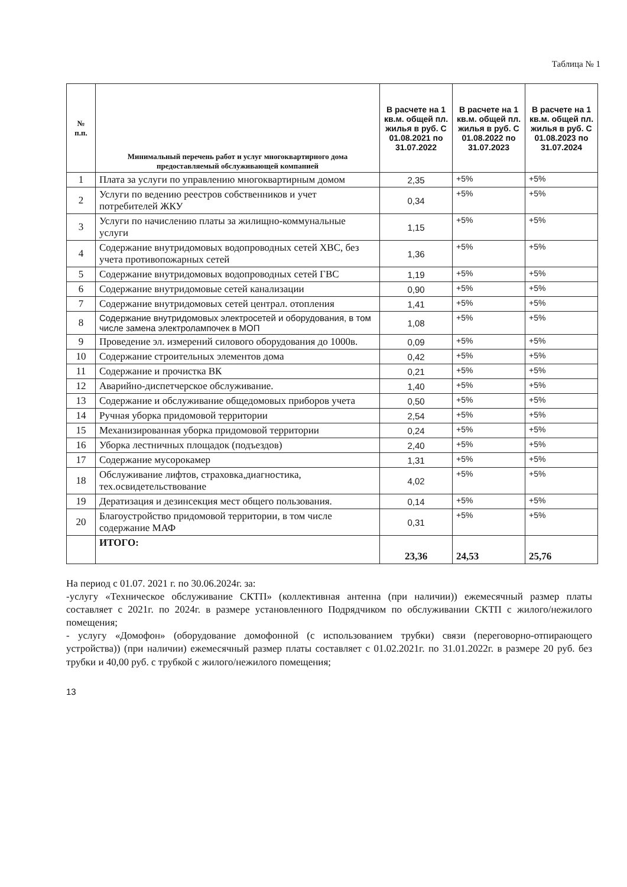Таблица № 1
| № п.п. | Минимальный перечень работ и услуг многоквартирного дома предоставляемый обслуживающей компанией | В расчете на 1 кв.м. общей пл. жилья в руб. С 01.08.2021 по 31.07.2022 | В расчете на 1 кв.м. общей пл. жилья в руб. С 01.08.2022 по 31.07.2023 | В расчете на 1 кв.м. общей пл. жилья в руб. С 01.08.2023 по 31.07.2024 |
| --- | --- | --- | --- | --- |
| 1 | Плата за услуги по управлению многоквартирным домом | 2,35 | +5% | +5% |
| 2 | Услуги по ведению реестров собственников и учет потребителей ЖКУ | 0,34 | +5% | +5% |
| 3 | Услуги по начислению платы за жилищно-коммунальные услуги | 1,15 | +5% | +5% |
| 4 | Содержание внутридомовых водопроводных сетей ХВС, без учета противопожарных сетей | 1,36 | +5% | +5% |
| 5 | Содержание внутридомовых водопроводных сетей ГВС | 1,19 | +5% | +5% |
| 6 | Содержание внутридомовые сетей канализации | 0,90 | +5% | +5% |
| 7 | Содержание внутридомовых сетей централ. отопления | 1,41 | +5% | +5% |
| 8 | Содержание внутридомовых электросетей и оборудования, в том числе замена электролампочек в МОП | 1,08 | +5% | +5% |
| 9 | Проведение эл. измерений силового оборудования до 1000в. | 0,09 | +5% | +5% |
| 10 | Содержание строительных элементов дома | 0,42 | +5% | +5% |
| 11 | Содержание и прочистка ВК | 0,21 | +5% | +5% |
| 12 | Аварийно-диспетчерское обслуживание. | 1,40 | +5% | +5% |
| 13 | Содержание и обслуживание общедомовых приборов учета | 0,50 | +5% | +5% |
| 14 | Ручная уборка придомовой территории | 2,54 | +5% | +5% |
| 15 | Механизированная уборка придомовой территории | 0,24 | +5% | +5% |
| 16 | Уборка лестничных площадок (подъездов) | 2,40 | +5% | +5% |
| 17 | Содержание мусорокамер | 1,31 | +5% | +5% |
| 18 | Обслуживание лифтов, страховка,диагностика, тех.освидетельствование | 4,02 | +5% | +5% |
| 19 | Дератизация и дезинсекция мест общего пользования. | 0,14 | +5% | +5% |
| 20 | Благоустройство придомовой территории, в том числе содержание МАФ | 0,31 | +5% | +5% |
| | ИТОГО: | 23,36 | 24,53 | 25,76 |
На период с 01.07. 2021 г. по 30.06.2024г. за:
-услугу «Техническое обслуживание СКТП» (коллективная антенна (при наличии)) ежемесячный размер платы составляет с 2021г. по 2024г. в размере установленного Подрядчиком по обслуживании СКТП с жилого/нежилого помещения;
- услугу «Домофон» (оборудование домофонной (с использованием трубки) связи (переговорно-отпирающего устройства)) (при наличии) ежемесячный размер платы составляет с 01.02.2021г. по 31.01.2022г. в размере 20 руб. без трубки и 40,00 руб. с трубкой с жилого/нежилого помещения;
13